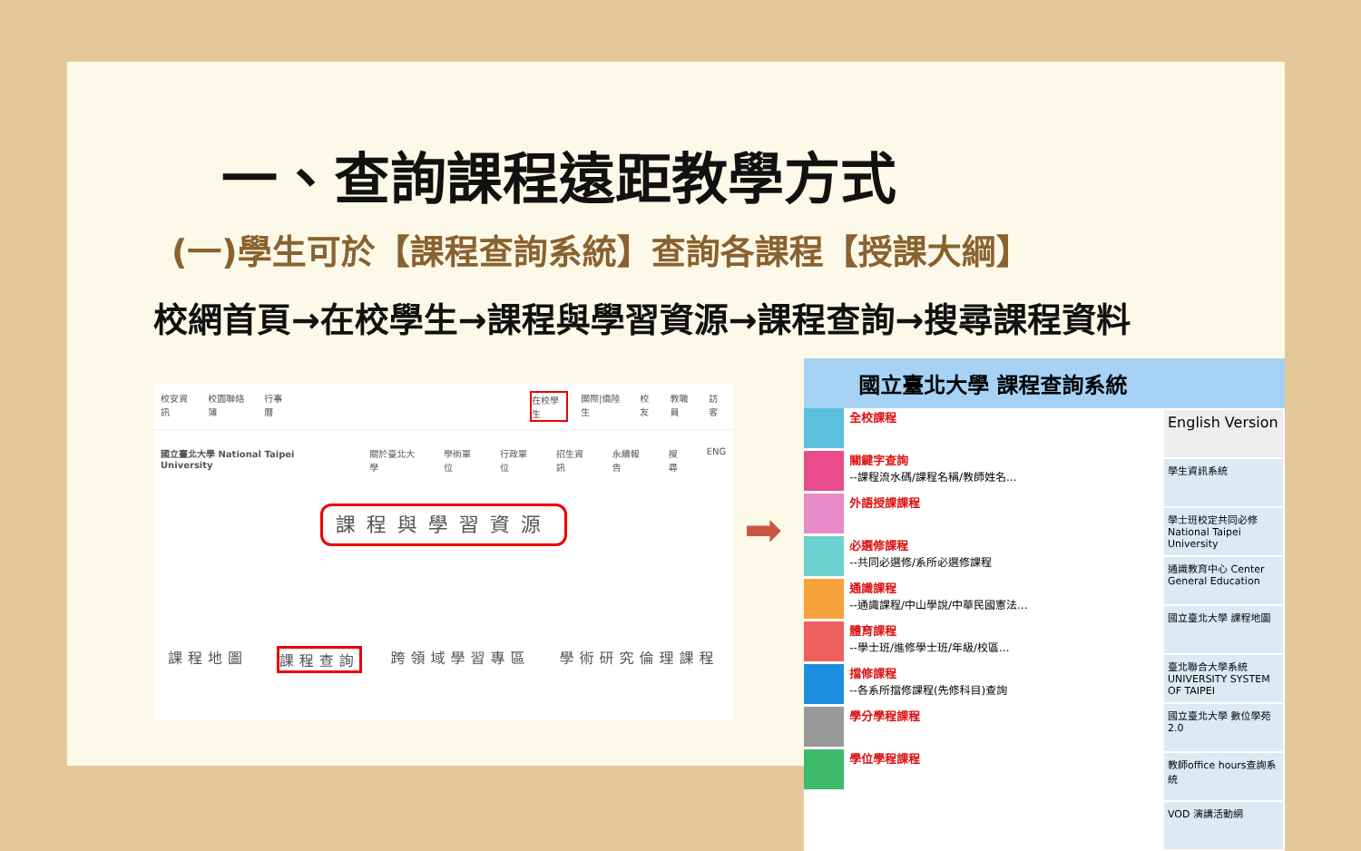一、查詢課程遠距教學方式
(一)學生可於【課程查詢系統】查詢各課程【授課大綱】
校網首頁→在校學生→課程與學習資源→課程查詢→搜尋課程資料
校安資訊 校園聯絡簿 行事曆 在校學生 國際|僑陸生 校友 教職員 訪客
國立臺北大學 National Taipei University 關於臺北大學 學術單位 行政單位 招生資訊 永續報告 搜尋 ENG
課程與學習資源
課程地圖 課程查詢 跨領域學習專區 學術研究倫理課程
➡
國立臺北大學 課程查詢系統
全校課程
關鍵字查詢
--課程流水碼/課程名稱/教師姓名...
外語授課課程
必選修課程
--共同必選修/系所必選修課程
通識課程
--通識課程/中山學說/中華民國憲法...
體育課程
--學士班/進修學士班/年級/校區...
擋修課程
--各系所擋修課程(先修科目)查詢
學分學程課程
學位學程課程
English Version
學生資訊系統
學士班校定共同必修 National Taipei University
通識教育中心 Center General Education
國立臺北大學 課程地圖
臺北聯合大學系統 UNIVERSITY SYSTEM OF TAIPEI
國立臺北大學 數位學苑 2.0
教師office hours查詢系統
VOD 演講活動網